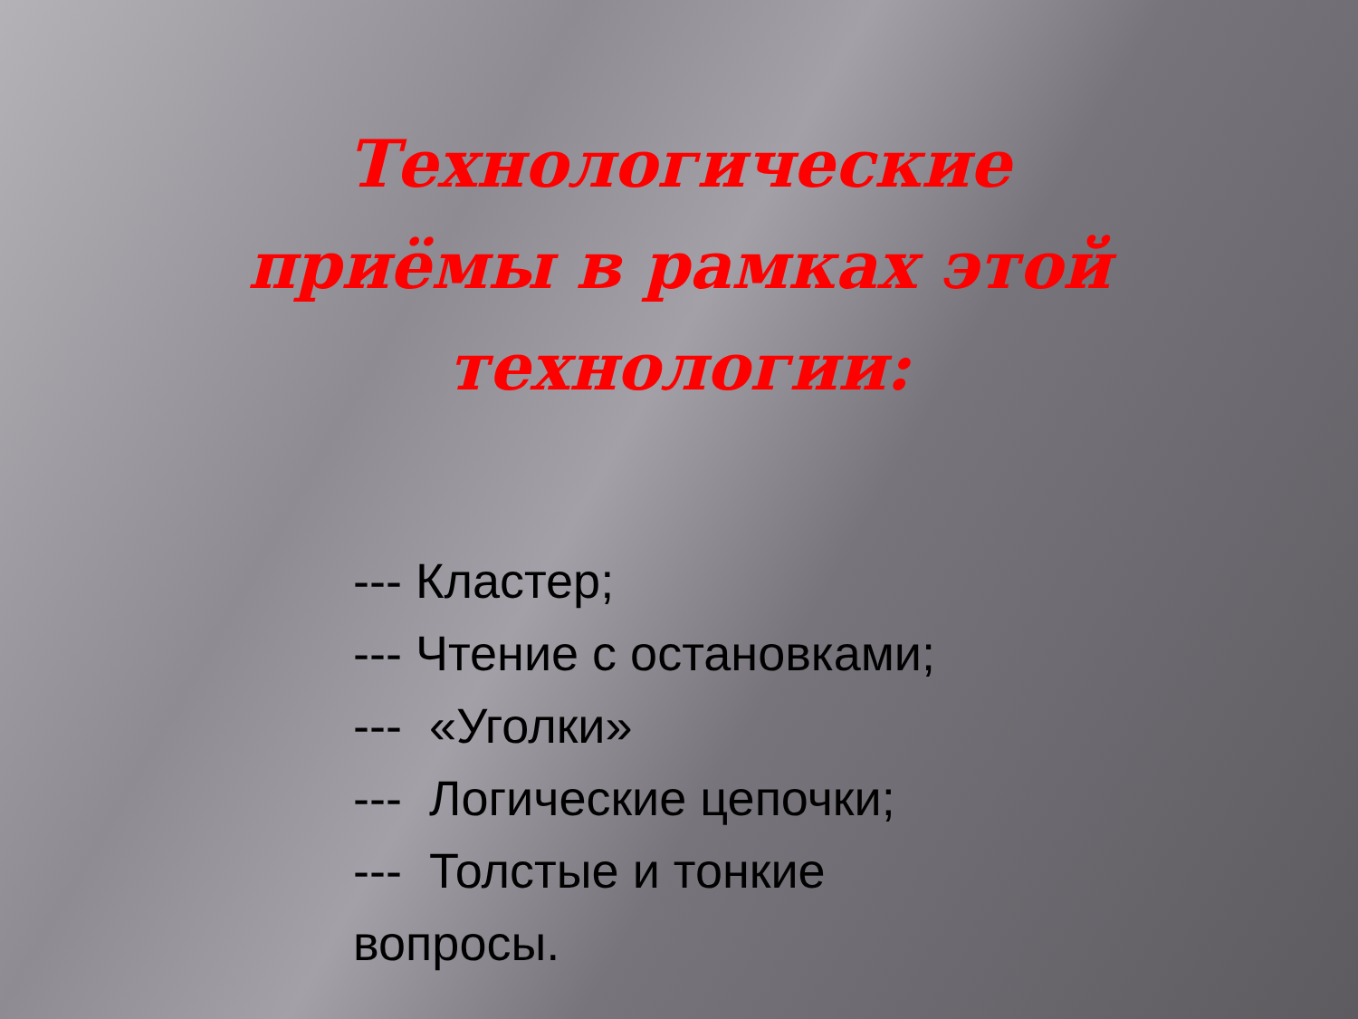Технологические приёмы в рамках этой технологии:
--- Кластер;
--- Чтение с остановками;
--- «Уголки»
--- Логические цепочки;
--- Толстые и тонкие вопросы.